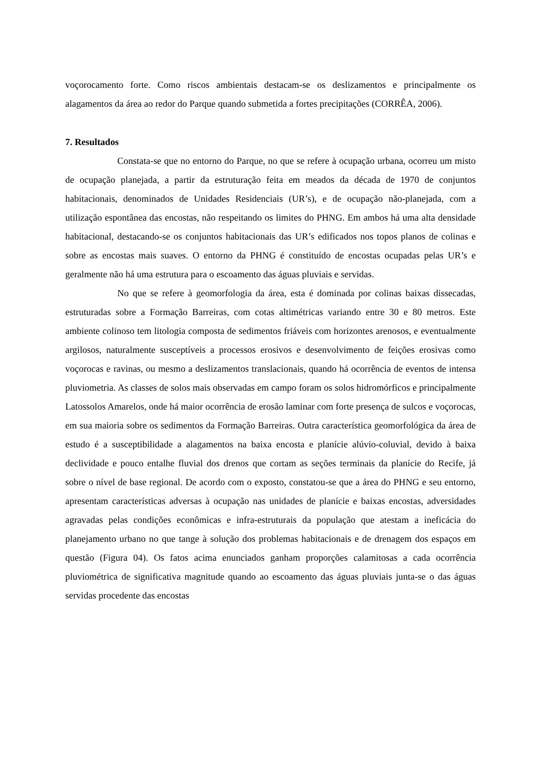voçorocamento forte. Como riscos ambientais destacam-se os deslizamentos e principalmente os alagamentos da área ao redor do Parque quando submetida a fortes precipitações (CORRÊA, 2006).
7. Resultados
Constata-se que no entorno do Parque, no que se refere à ocupação urbana, ocorreu um misto de ocupação planejada, a partir da estruturação feita em meados da década de 1970 de conjuntos habitacionais, denominados de Unidades Residenciais (UR’s), e de ocupação não-planejada, com a utilização espontânea das encostas, não respeitando os limites do PHNG. Em ambos há uma alta densidade habitacional, destacando-se os conjuntos habitacionais das UR’s edificados nos topos planos de colinas e sobre as encostas mais suaves. O entorno da PHNG é constituído de encostas ocupadas pelas UR’s e geralmente não há uma estrutura para o escoamento das águas pluviais e servidas.
No que se refere à geomorfologia da área, esta é dominada por colinas baixas dissecadas, estruturadas sobre a Formação Barreiras, com cotas altimétricas variando entre 30 e 80 metros. Este ambiente colinoso tem litologia composta de sedimentos friáveis com horizontes arenosos, e eventualmente argilosos, naturalmente susceptíveis a processos erosivos e desenvolvimento de feições erosivas como voçorocas e ravinas, ou mesmo a deslizamentos translacionais, quando há ocorrência de eventos de intensa pluviometria. As classes de solos mais observadas em campo foram os solos hidromórficos e principalmente Latossolos Amarelos, onde há maior ocorrência de erosão laminar com forte presença de sulcos e voçorocas, em sua maioria sobre os sedimentos da Formação Barreiras. Outra característica geomorfológica da área de estudo é a susceptibilidade a alagamentos na baixa encosta e planície alúvio-coluvial, devido à baixa declividade e pouco entalhe fluvial dos drenos que cortam as seções terminais da planície do Recife, já sobre o nível de base regional. De acordo com o exposto, constatou-se que a área do PHNG e seu entorno, apresentam características adversas à ocupação nas unidades de planície e baixas encostas, adversidades agravadas pelas condições econômicas e infra-estruturais da população que atestam a ineficácia do planejamento urbano no que tange à solução dos problemas habitacionais e de drenagem dos espaços em questão (Figura 04). Os fatos acima enunciados ganham proporções calamitosas a cada ocorrência pluviométrica de significativa magnitude quando ao escoamento das águas pluviais junta-se o das águas servidas procedente das encostas